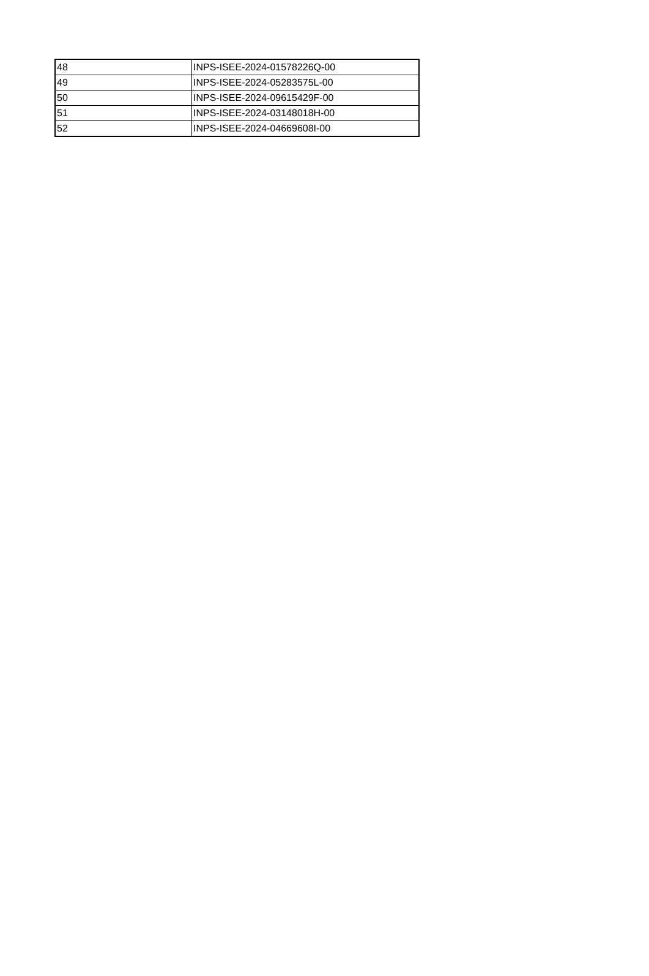| 48 | INPS-ISEE-2024-01578226Q-00 |
| 49 | INPS-ISEE-2024-05283575L-00 |
| 50 | INPS-ISEE-2024-09615429F-00 |
| 51 | INPS-ISEE-2024-03148018H-00 |
| 52 | INPS-ISEE-2024-04669608I-00 |